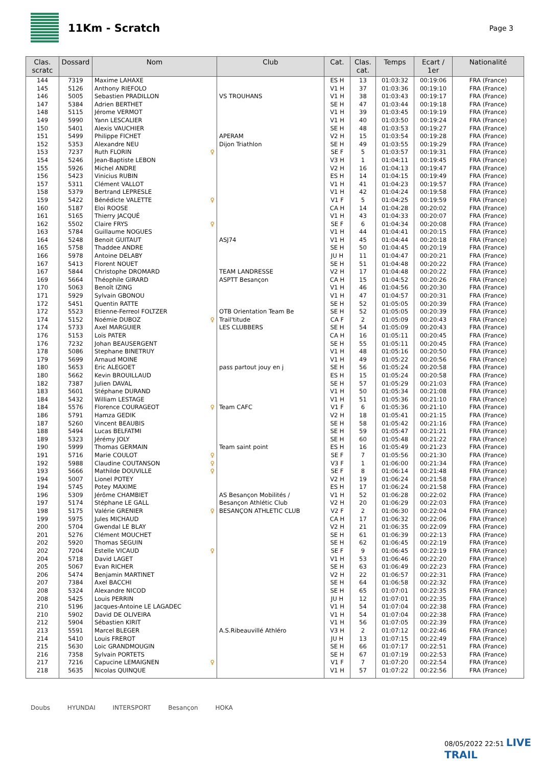11Km - Scratch
Page 3
| Clas. scratc | Dossard | Nom | Club | Cat. | Clas. cat. | Temps | Ecart / 1er | Nationalité |
| --- | --- | --- | --- | --- | --- | --- | --- | --- |
| 144 | 7319 | Maxime LAHAXE | | ES H | 13 | 01:03:32 | 00:19:06 | FRA (France) |
| 145 | 5126 | Anthony RIEFOLO | | V1 H | 37 | 01:03:36 | 00:19:10 | FRA (France) |
| 146 | 5005 | Sebastien PRADILLON | VS TROUHANS | V1 H | 38 | 01:03:43 | 00:19:17 | FRA (France) |
| 147 | 5384 | Adrien BERTHET | | SE H | 47 | 01:03:44 | 00:19:18 | FRA (France) |
| 148 | 5115 | Jérome VERMOT | | V1 H | 39 | 01:03:45 | 00:19:19 | FRA (France) |
| 149 | 5990 | Yann LESCALIER | | V1 H | 40 | 01:03:50 | 00:19:24 | FRA (France) |
| 150 | 5401 | Alexis VAUCHIER | | SE H | 48 | 01:03:53 | 00:19:27 | FRA (France) |
| 151 | 5499 | Philippe FICHET | APERAM | V2 H | 15 | 01:03:54 | 00:19:28 | FRA (France) |
| 152 | 5353 | Alexandre NEU | Dijon Triathlon | SE H | 49 | 01:03:55 | 00:19:29 | FRA (France) |
| 153 | 7237 | Ruth FLORIN ♀ | | SE F | 5 | 01:03:57 | 00:19:31 | FRA (France) |
| 154 | 5246 | Jean-Baptiste LEBON | | V3 H | 1 | 01:04:11 | 00:19:45 | FRA (France) |
| 155 | 5926 | Michel ANDRE | | V2 H | 16 | 01:04:13 | 00:19:47 | FRA (France) |
| 156 | 5423 | Vinicius RUBIN | | ES H | 14 | 01:04:15 | 00:19:49 | FRA (France) |
| 157 | 5311 | Clément VALLOT | | V1 H | 41 | 01:04:23 | 00:19:57 | FRA (France) |
| 158 | 5379 | Bertrand LEPRESLE | | V1 H | 42 | 01:04:24 | 00:19:58 | FRA (France) |
| 159 | 5422 | Bénédicte VALETTE ♀ | | V1 F | 5 | 01:04:25 | 00:19:59 | FRA (France) |
| 160 | 5187 | Eloi ROOSE | | CA H | 14 | 01:04:28 | 00:20:02 | FRA (France) |
| 161 | 5165 | Thierry JACQUÉ | | V1 H | 43 | 01:04:33 | 00:20:07 | FRA (France) |
| 162 | 5502 | Claire FRYS ♀ | | SE F | 6 | 01:04:34 | 00:20:08 | FRA (France) |
| 163 | 5784 | Guillaume NOGUES | | V1 H | 44 | 01:04:41 | 00:20:15 | FRA (France) |
| 164 | 5248 | Benoit GUITAUT | ASJ74 | V1 H | 45 | 01:04:44 | 00:20:18 | FRA (France) |
| 165 | 5758 | Thaddee ANDRE | | SE H | 50 | 01:04:45 | 00:20:19 | FRA (France) |
| 166 | 5978 | Antoine DELABY | | JU H | 11 | 01:04:47 | 00:20:21 | FRA (France) |
| 167 | 5413 | Florent NOUET | | SE H | 51 | 01:04:48 | 00:20:22 | FRA (France) |
| 167 | 5844 | Christophe DROMARD | TEAM LANDRESSE | V2 H | 17 | 01:04:48 | 00:20:22 | FRA (France) |
| 169 | 5664 | Théophile GIRARD | ASPTT Besançon | CA H | 15 | 01:04:52 | 00:20:26 | FRA (France) |
| 170 | 5063 | Benoît IZING | | V1 H | 46 | 01:04:56 | 00:20:30 | FRA (France) |
| 171 | 5929 | Sylvain GBONOU | | V1 H | 47 | 01:04:57 | 00:20:31 | FRA (France) |
| 172 | 5451 | Quentin RATTE | | SE H | 52 | 01:05:05 | 00:20:39 | FRA (France) |
| 172 | 5523 | Etienne-Ferreol FOLTZER | OTB Orientation Team Be | SE H | 52 | 01:05:05 | 00:20:39 | FRA (France) |
| 174 | 5152 | Noémie DUBOZ ♀ | Trail'titude | CA F | 2 | 01:05:09 | 00:20:43 | FRA (France) |
| 174 | 5733 | Axel MARGUIER | LES CLUBBERS | SE H | 54 | 01:05:09 | 00:20:43 | FRA (France) |
| 176 | 5153 | Loïs PATER | | CA H | 16 | 01:05:11 | 00:20:45 | FRA (France) |
| 176 | 7232 | Johan BEAUSERGENT | | SE H | 55 | 01:05:11 | 00:20:45 | FRA (France) |
| 178 | 5086 | Stephane BINETRUY | | V1 H | 48 | 01:05:16 | 00:20:50 | FRA (France) |
| 179 | 5699 | Arnaud MOINE | | V1 H | 49 | 01:05:22 | 00:20:56 | FRA (France) |
| 180 | 5653 | Eric ALEGOET | pass partout jouy en j | SE H | 56 | 01:05:24 | 00:20:58 | FRA (France) |
| 180 | 5662 | Kevin BROUILLAUD | | ES H | 15 | 01:05:24 | 00:20:58 | FRA (France) |
| 182 | 7387 | Julien DAVAL | | SE H | 57 | 01:05:29 | 00:21:03 | FRA (France) |
| 183 | 5601 | Stéphane DURAND | | V1 H | 50 | 01:05:34 | 00:21:08 | FRA (France) |
| 184 | 5432 | William LESTAGE | | V1 H | 51 | 01:05:36 | 00:21:10 | FRA (France) |
| 184 | 5576 | Florence COURAGEOT ♀ | Team CAFC | V1 F | 6 | 01:05:36 | 00:21:10 | FRA (France) |
| 186 | 5791 | Hamza GEDIK | | V2 H | 18 | 01:05:41 | 00:21:15 | FRA (France) |
| 187 | 5260 | Vincent BEAUBIS | | SE H | 58 | 01:05:42 | 00:21:16 | FRA (France) |
| 188 | 5494 | Lucas BELFATMI | | SE H | 59 | 01:05:47 | 00:21:21 | FRA (France) |
| 189 | 5323 | Jérémy JOLY | | SE H | 60 | 01:05:48 | 00:21:22 | FRA (France) |
| 190 | 5999 | Thomas GERMAIN | Team saint point | ES H | 16 | 01:05:49 | 00:21:23 | FRA (France) |
| 191 | 5716 | Marie COULOT ♀ | | SE F | 7 | 01:05:56 | 00:21:30 | FRA (France) |
| 192 | 5988 | Claudine COUTANSON ♀ | | V3 F | 1 | 01:06:00 | 00:21:34 | FRA (France) |
| 193 | 5666 | Mathilde DOUVILLE ♀ | | SE F | 8 | 01:06:14 | 00:21:48 | FRA (France) |
| 194 | 5007 | Lionel POTEY | | V2 H | 19 | 01:06:24 | 00:21:58 | FRA (France) |
| 194 | 5745 | Potey MAXIME | | ES H | 17 | 01:06:24 | 00:21:58 | FRA (France) |
| 196 | 5309 | Jérôme CHAMBIET | AS Besançon Mobilités / | V1 H | 52 | 01:06:28 | 00:22:02 | FRA (France) |
| 197 | 5174 | Stéphane LE GALL | Besançon Athlétic Club | V2 H | 20 | 01:06:29 | 00:22:03 | FRA (France) |
| 198 | 5175 | Valérie GRENIER ♀ | BESANÇON ATHLETIC CLUB | V2 F | 2 | 01:06:30 | 00:22:04 | FRA (France) |
| 199 | 5975 | Jules MICHAUD | | CA H | 17 | 01:06:32 | 00:22:06 | FRA (France) |
| 200 | 5704 | Gwendal LE BLAY | | V2 H | 21 | 01:06:35 | 00:22:09 | FRA (France) |
| 201 | 5276 | Clément MOUCHET | | SE H | 61 | 01:06:39 | 00:22:13 | FRA (France) |
| 202 | 5920 | Thomas SEGUIN | | SE H | 62 | 01:06:45 | 00:22:19 | FRA (France) |
| 202 | 7204 | Estelle VICAUD ♀ | | SE F | 9 | 01:06:45 | 00:22:19 | FRA (France) |
| 204 | 5718 | David LAGET | | V1 H | 53 | 01:06:46 | 00:22:20 | FRA (France) |
| 205 | 5067 | Evan RICHER | | SE H | 63 | 01:06:49 | 00:22:23 | FRA (France) |
| 206 | 5474 | Benjamin MARTINET | | V2 H | 22 | 01:06:57 | 00:22:31 | FRA (France) |
| 207 | 7384 | Axel BACCHI | | SE H | 64 | 01:06:58 | 00:22:32 | FRA (France) |
| 208 | 5324 | Alexandre NICOD | | SE H | 65 | 01:07:01 | 00:22:35 | FRA (France) |
| 208 | 5425 | Louis PERRIN | | JU H | 12 | 01:07:01 | 00:22:35 | FRA (France) |
| 210 | 5196 | Jacques-Antoine LE LAGADEC | | V1 H | 54 | 01:07:04 | 00:22:38 | FRA (France) |
| 210 | 5902 | David DE OLIVEIRA | | V1 H | 54 | 01:07:04 | 00:22:38 | FRA (France) |
| 212 | 5904 | Sébastien KIRIT | | V1 H | 56 | 01:07:05 | 00:22:39 | FRA (France) |
| 213 | 5591 | Marcel BLEGER | A.S.Ribeauvillé Athléro | V3 H | 2 | 01:07:12 | 00:22:46 | FRA (France) |
| 214 | 5410 | Louis FREROT | | JU H | 13 | 01:07:15 | 00:22:49 | FRA (France) |
| 215 | 5630 | Loic GRANDMOUGIN | | SE H | 66 | 01:07:17 | 00:22:51 | FRA (France) |
| 216 | 7358 | Sylvain PORTETS | | SE H | 67 | 01:07:19 | 00:22:53 | FRA (France) |
| 217 | 7216 | Capucine LEMAIGNEN ♀ | | V1 F | 7 | 01:07:20 | 00:22:54 | FRA (France) |
| 218 | 5635 | Nicolas QUINQUE | | V1 H | 57 | 01:07:22 | 00:22:56 | FRA (France) |
Doubs HYUNDAI INTERSPORT Besançon HOKA
08/05/2022 22:51 LIVE TRAIL